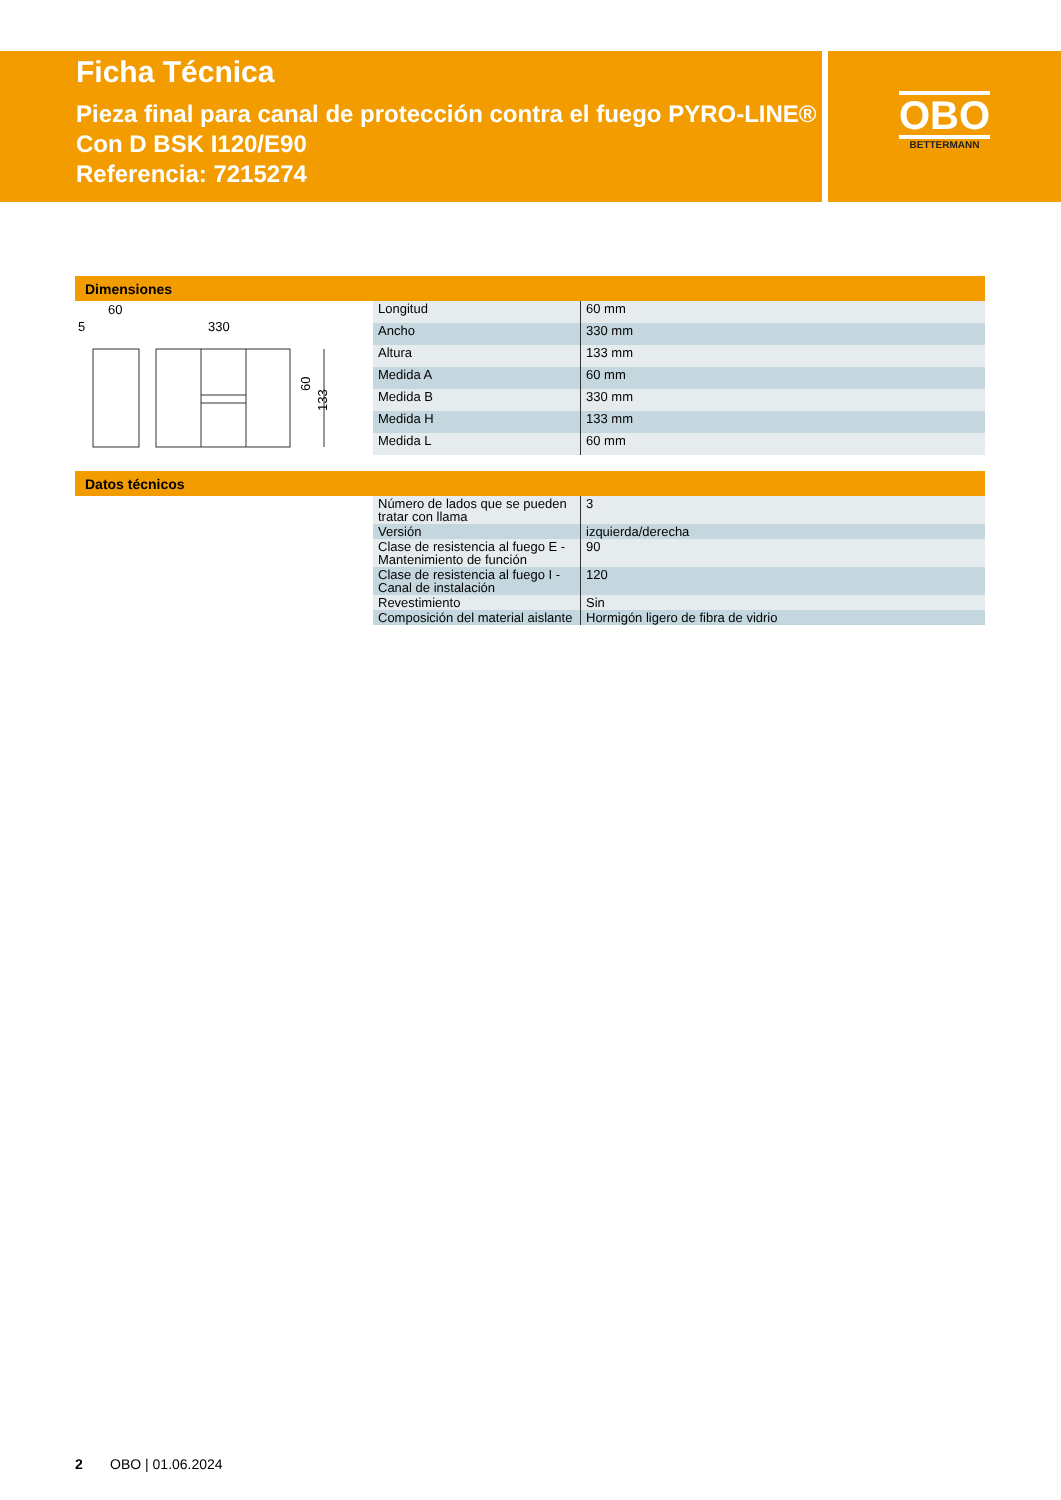Ficha Técnica
Pieza final para canal de protección contra el fuego PYRO-LINE® Con D BSK I120/E90
Referencia: 7215274
OBO
BETTERMANN
Dimensiones
60
5
330
60
133
| Longitud | 60 mm |
| Ancho | 330 mm |
| Altura | 133 mm |
| Medida A | 60 mm |
| Medida B | 330 mm |
| Medida H | 133 mm |
| Medida L | 60 mm |
Datos técnicos
| Número de lados que se pueden tratar con llama | 3 |
| Versión | izquierda/derecha |
| Clase de resistencia al fuego E - Mantenimiento de función | 90 |
| Clase de resistencia al fuego I - Canal de instalación | 120 |
| Revestimiento | Sin |
| Composición del material aislante | Hormigón ligero de fibra de vidrio |
2 OBO | 01.06.2024